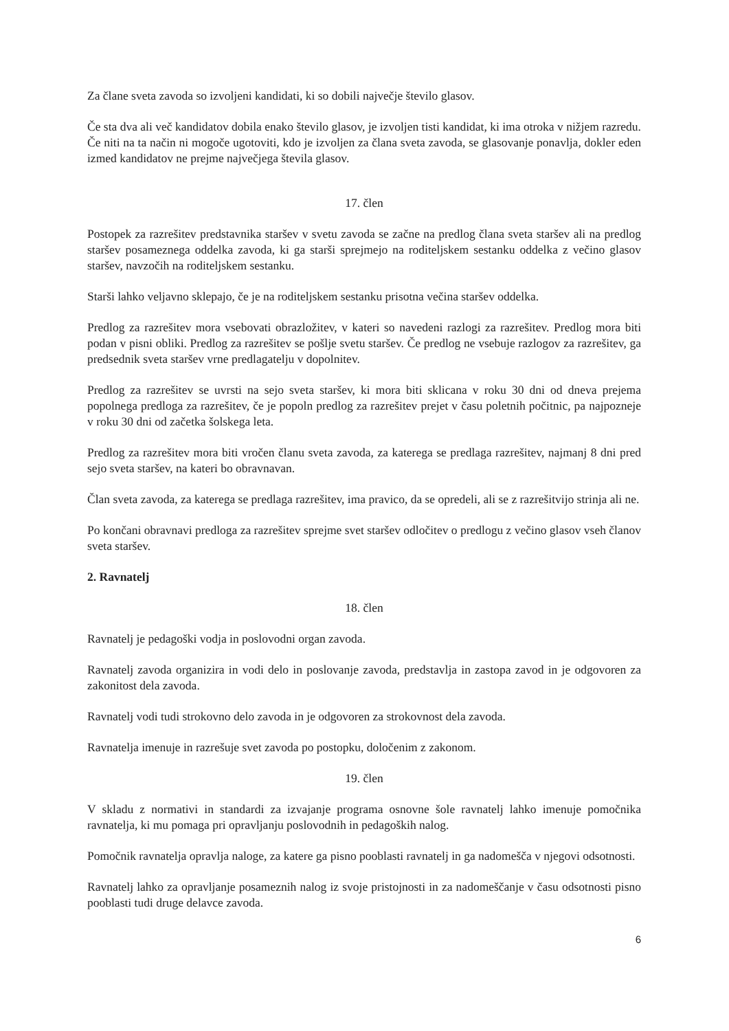Za člane sveta zavoda so izvoljeni kandidati, ki so dobili največje število glasov.
Če sta dva ali več kandidatov dobila enako število glasov, je izvoljen tisti kandidat, ki ima otroka v nižjem razredu. Če niti na ta način ni mogoče ugotoviti, kdo je izvoljen za člana sveta zavoda, se glasovanje ponavlja, dokler eden izmed kandidatov ne prejme največjega števila glasov.
17. člen
Postopek za razrešitev predstavnika staršev v svetu zavoda se začne na predlog člana sveta staršev ali na predlog staršev posameznega oddelka zavoda, ki ga starši sprejmejo na roditeljskem sestanku oddelka z večino glasov staršev, navzočih na roditeljskem sestanku.
Starši lahko veljavno sklepajo, če je na roditeljskem sestanku prisotna večina staršev oddelka.
Predlog za razrešitev mora vsebovati obrazložitev, v kateri so navedeni razlogi za razrešitev. Predlog mora biti podan v pisni obliki. Predlog za razrešitev se pošlje svetu staršev. Če predlog ne vsebuje razlogov za razrešitev, ga predsednik sveta staršev vrne predlagatelju v dopolnitev.
Predlog za razrešitev se uvrsti na sejo sveta staršev, ki mora biti sklicana v roku 30 dni od dneva prejema popolnega predloga za razrešitev, če je popoln predlog za razrešitev prejet v času poletnih počitnic, pa najpozneje v roku 30 dni od začetka šolskega leta.
Predlog za razrešitev mora biti vročen članu sveta zavoda, za katerega se predlaga razrešitev, najmanj 8 dni pred sejo sveta staršev, na kateri bo obravnavan.
Član sveta zavoda, za katerega se predlaga razrešitev, ima pravico, da se opredeli, ali se z razrešitvijo strinja ali ne.
Po končani obravnavi predloga za razrešitev sprejme svet staršev odločitev o predlogu z večino glasov vseh članov sveta staršev.
2. Ravnatelj
18. člen
Ravnatelj je pedagoški vodja in poslovodni organ zavoda.
Ravnatelj zavoda organizira in vodi delo in poslovanje zavoda, predstavlja in zastopa zavod in je odgovoren za zakonitost dela zavoda.
Ravnatelj vodi tudi strokovno delo zavoda in je odgovoren za strokovnost dela zavoda.
Ravnatelja imenuje in razrešuje svet zavoda po postopku, določenim z zakonom.
19. člen
V skladu z normativi in standardi za izvajanje programa osnovne šole ravnatelj lahko imenuje pomočnika ravnatelja, ki mu pomaga pri opravljanju poslovodnih in pedagoških nalog.
Pomočnik ravnatelja opravlja naloge, za katere ga pisno pooblasti ravnatelj in ga nadomešča v njegovi odsotnosti.
Ravnatelj lahko za opravljanje posameznih nalog iz svoje pristojnosti in za nadomeščanje v času odsotnosti pisno pooblasti tudi druge delavce zavoda.
6